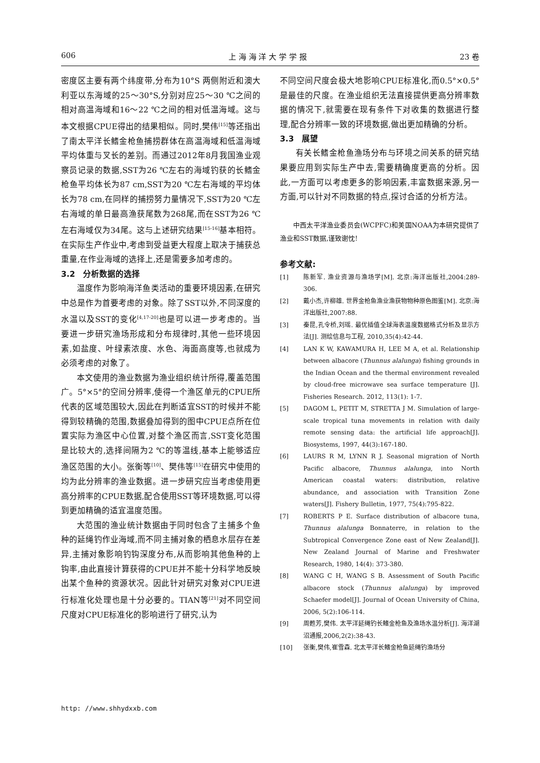606 上 海 海 洋 大 学 学 报 23 卷
密度区主要有两个纬度带,分布为10°S 两侧附近和澳大利亚以东海域的25～30°S,分别对应25～30 ℃之间的相对高温海域和16～22 ℃之间的相对低温海域。这与本文根据CPUE得出的结果相似。同时,樊伟<sup>[15]</sup>等还指出了南太平洋长鳍金枪鱼捕捞群体在高温海域和低温海域平均体重与叉长的差别。而通过2012年8月我国渔业观察员记录的数据,SST为26 ℃左右的海域钓获的长鳍金枪鱼平均体长为87 cm,SST为20 ℃左右海域的平均体长为78 cm,在同样的捕捞努力量情况下,SST为20 ℃左右海域的单日最高渔获尾数为268尾,而在SST为26 ℃左右海域仅为34尾。这与上述研究结果<sup>[15-16]</sup>基本相符。在实际生产作业中,考虑到受益更大程度上取决于捕获总重量,在作业海域的选择上,还是需要多加考虑的。
3.2　分析数据的选择
温度作为影响海洋鱼类活动的重要环境因素,在研究中总是作为首要考虑的对象。除了SST以外,不同深度的水温以及SST的变化<sup>[4,17-20]</sup>也是可以进一步考虑的。当要进一步研究渔场形成和分布规律时,其他一些环境因素,如盐度、叶绿素浓度、水色、海面高度等,也就成为必须考虑的对象了。
本文使用的渔业数据为渔业组织统计所得,覆盖范围广。5°×5°的空间分辨率,使得一个渔区单元的CPUE所代表的区域范围较大,因此在判断适宜SST的时候并不能得到较精确的范围,数据叠加得到的图中CPUE点所在位置实际为渔区中心位置,对整个渔区而言,SST变化范围是比较大的,选择间隔为2 ℃的等温线,基本上能够适应渔区范围的大小。张衡等<sup>[10]</sup>、樊伟等<sup>[15]</sup>在研究中使用的均为此分辨率的渔业数据。进一步研究应当考虑使用更高分辨率的CPUE数据,配合使用SST等环境数据,可以得到更加精确的适宜温度范围。
大范围的渔业统计数据由于同时包含了主捕多个鱼种的延绳钓作业海域,而不同主捕对象的栖息水层存在差异,主捕对象影响钓钩深度分布,从而影响其他鱼种的上钩率,由此直接计算获得的CPUE并不能十分科学地反映出某个鱼种的资源状况。因此针对研究对象对CPUE进行标准化处理也是十分必要的。TIAN等<sup>[21]</sup>对不同空间尺度对CPUE标准化的影响进行了研究,认为
不同空间尺度会极大地影响CPUE标准化,而0.5°×0.5°是最佳的尺度。在渔业组织无法直接提供更高分辨率数据的情况下,就需要在现有条件下对收集的数据进行整理,配合分辨率一致的环境数据,做出更加精确的分析。
3.3　展望
有关长鳍金枪鱼渔场分布与环境之间关系的研究结果要应用到实际生产中去,需要精确度更高的分析。因此,一方面可以考虑更多的影响因素,丰富数据来源,另一方面,可以针对不同数据的特点,探讨合适的分析方法。
中西太平洋渔业委员会(WCPFC)和美国NOAA为本研究提供了渔业和SST数据,谨致谢忱!
参考文献:
[1] 陈新军. 渔业资源与渔场学[M]. 北京:海洋出版社,2004:289-306.
[2] 戴小杰,许柳雄. 世界金枪鱼渔业渔获物物种原色图鉴[M]. 北京:海洋出版社,2007:88.
[3] 秦昆,孔令桥,刘瑶. 最优插值全球海表温度数据格式分析及显示方法[J]. 测绘信息与工程, 2010,35(4):42-44.
[4] LAN K W, KAWAMURA H, LEE M A, et al. Relationship between albacore (Thunnus alalunga) fishing grounds in the Indian Ocean and the thermal environment revealed by cloud-free microwave sea surface temperature [J]. Fisheries Research. 2012, 113(1): 1-7.
[5] DAGOM L, PETIT M, STRETTA J M. Simulation of large-scale tropical tuna movements in relation with daily remote sensing data: the artificial life approach[J]. Biosystems, 1997, 44(3):167-180.
[6] LAURS R M, LYNN R J. Seasonal migration of North Pacific albacore, Thunnus alalunga, into North American coastal waters: distribution, relative abundance, and association with Transition Zone waters[J]. Fishery Bulletin, 1977, 75(4):795-822.
[7] ROBERTS P E. Surface distribution of albacore tuna, Thunnus alalunga Bonnaterre, in relation to the Subtropical Convergence Zone east of New Zealand[J]. New Zealand Journal of Marine and Freshwater Research, 1980, 14(4): 373-380.
[8] WANG C H, WANG S B. Assessment of South Pacific albacore stock (Thunnus alalunga) by improved Schaefer model[J]. Journal of Ocean University of China, 2006, 5(2):106-114.
[9] 周甦芳,樊伟. 太平洋延绳钓长鳍金枪鱼及渔场水温分析[J]. 海洋湖沼通报,2006,2(2):38-43.
[10] 张衡,樊伟,崔雪森. 北太平洋长鳍金枪鱼延绳钓渔场分
http: //www.shhydxxb.com